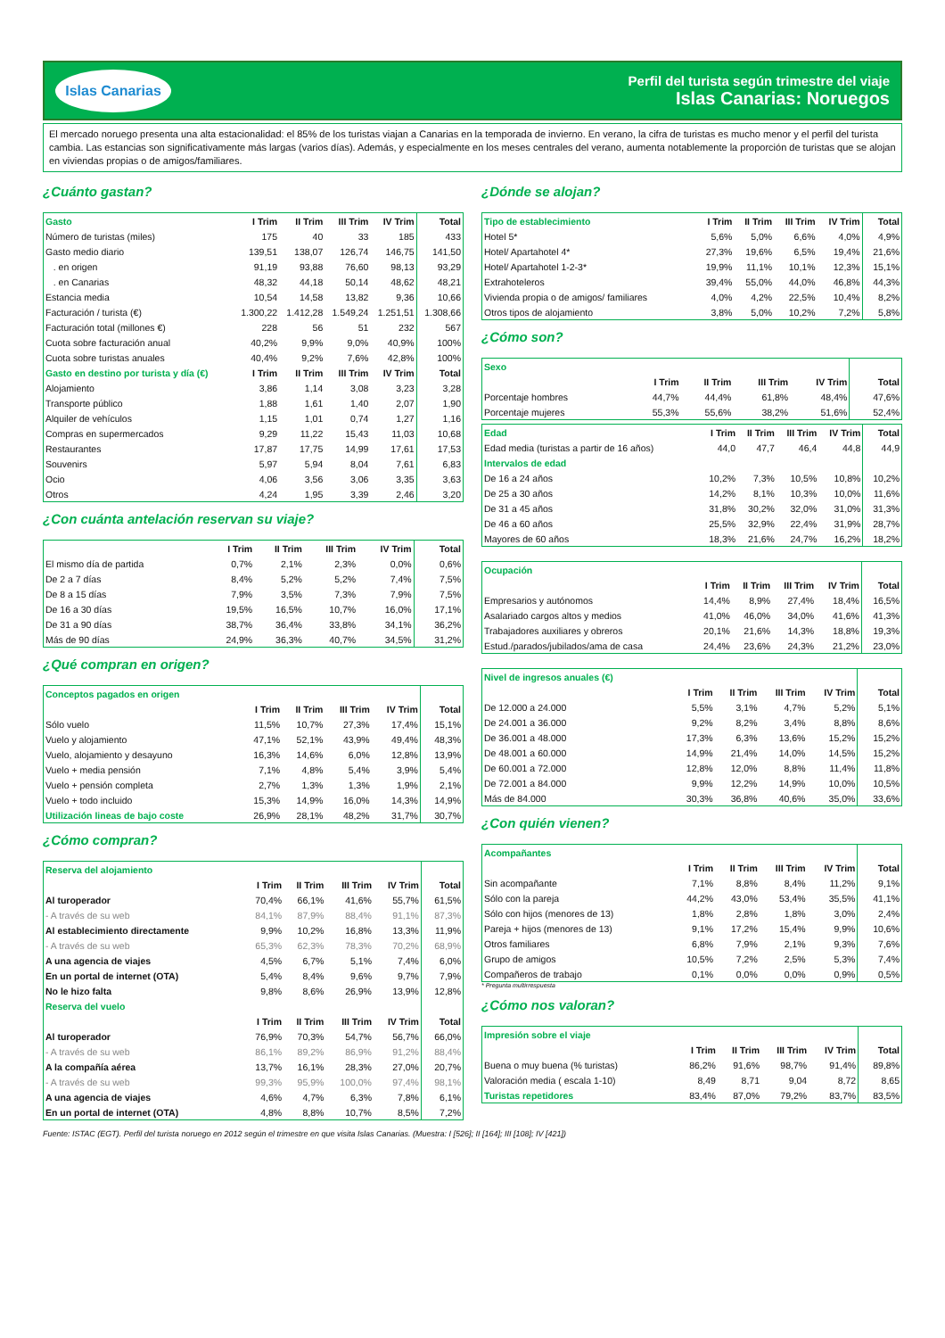Islas Canarias
Perfil del turista según trimestre del viaje
Islas Canarias: Noruegos
El mercado noruego presenta una alta estacionalidad: el 85% de los turistas viajan a Canarias en la temporada de invierno. En verano, la cifra de turistas es mucho menor y el perfil del turista cambia. Las estancias son significativamente más largas (varios días). Además, y especialmente en los meses centrales del verano, aumenta notablemente la proporción de turistas que se alojan en viviendas propias o de amigos/familiares.
¿Cuánto gastan?
| Gasto | I Trim | II Trim | III Trim | IV Trim | Total |
| --- | --- | --- | --- | --- | --- |
| Número de turistas (miles) | 175 | 40 | 33 | 185 | 433 |
| Gasto medio diario | 139,51 | 138,07 | 126,74 | 146,75 | 141,50 |
| . en origen | 91,19 | 93,88 | 76,60 | 98,13 | 93,29 |
| . en Canarias | 48,32 | 44,18 | 50,14 | 48,62 | 48,21 |
| Estancia media | 10,54 | 14,58 | 13,82 | 9,36 | 10,66 |
| Facturación / turista (€) | 1.300,22 | 1.412,28 | 1.549,24 | 1.251,51 | 1.308,66 |
| Facturación total (millones €) | 228 | 56 | 51 | 232 | 567 |
| Cuota sobre facturación anual | 40,2% | 9,9% | 9,0% | 40,9% | 100% |
| Cuota sobre turistas anuales | 40,4% | 9,2% | 7,6% | 42,8% | 100% |
| Gasto en destino por turista y día (€) | I Trim | II Trim | III Trim | IV Trim | Total |
| Alojamiento | 3,86 | 1,14 | 3,08 | 3,23 | 3,28 |
| Transporte público | 1,88 | 1,61 | 1,40 | 2,07 | 1,90 |
| Alquiler de vehículos | 1,15 | 1,01 | 0,74 | 1,27 | 1,16 |
| Compras en supermercados | 9,29 | 11,22 | 15,43 | 11,03 | 10,68 |
| Restaurantes | 17,87 | 17,75 | 14,99 | 17,61 | 17,53 |
| Souvenirs | 5,97 | 5,94 | 8,04 | 7,61 | 6,83 |
| Ocio | 4,06 | 3,56 | 3,06 | 3,35 | 3,63 |
| Otros | 4,24 | 1,95 | 3,39 | 2,46 | 3,20 |
¿Con cuánta antelación reservan su viaje?
| | I Trim | II Trim | III Trim | IV Trim | Total |
| --- | --- | --- | --- | --- | --- |
| El mismo día de partida | 0,7% | 2,1% | 2,3% | 0,0% | 0,6% |
| De 2 a 7 días | 8,4% | 5,2% | 5,2% | 7,4% | 7,5% |
| De 8 a 15 días | 7,9% | 3,5% | 7,3% | 7,9% | 7,5% |
| De 16 a 30 días | 19,5% | 16,5% | 10,7% | 16,0% | 17,1% |
| De 31 a 90 días | 38,7% | 36,4% | 33,8% | 34,1% | 36,2% |
| Más de 90 días | 24,9% | 36,3% | 40,7% | 34,5% | 31,2% |
¿Qué compran en origen?
| Conceptos pagados en origen | | | | | |
| --- | --- | --- | --- | --- | --- |
| | I Trim | II Trim | III Trim | IV Trim | Total |
| Sólo vuelo | 11,5% | 10,7% | 27,3% | 17,4% | 15,1% |
| Vuelo y alojamiento | 47,1% | 52,1% | 43,9% | 49,4% | 48,3% |
| Vuelo, alojamiento y desayuno | 16,3% | 14,6% | 6,0% | 12,8% | 13,9% |
| Vuelo + media pensión | 7,1% | 4,8% | 5,4% | 3,9% | 5,4% |
| Vuelo + pensión completa | 2,7% | 1,3% | 1,3% | 1,9% | 2,1% |
| Vuelo + todo incluido | 15,3% | 14,9% | 16,0% | 14,3% | 14,9% |
| Utilización lineas de bajo coste | 26,9% | 28,1% | 48,2% | 31,7% | 30,7% |
¿Cómo compran?
| Reserva del alojamiento | | | | | |
| --- | --- | --- | --- | --- | --- |
| | I Trim | II Trim | III Trim | IV Trim | Total |
| Al turoperador | 70,4% | 66,1% | 41,6% | 55,7% | 61,5% |
| - A través de su web | 84,1% | 87,9% | 88,4% | 91,1% | 87,3% |
| Al establecimiento directamente | 9,9% | 10,2% | 16,8% | 13,3% | 11,9% |
| - A través de su web | 65,3% | 62,3% | 78,3% | 70,2% | 68,9% |
| A una agencia de viajes | 4,5% | 6,7% | 5,1% | 7,4% | 6,0% |
| En un portal de internet (OTA) | 5,4% | 8,4% | 9,6% | 9,7% | 7,9% |
| No le hizo falta | 9,8% | 8,6% | 26,9% | 13,9% | 12,8% |
| Reserva del vuelo | | | | | |
| | I Trim | II Trim | III Trim | IV Trim | Total |
| Al turoperador | 76,9% | 70,3% | 54,7% | 56,7% | 66,0% |
| - A través de su web | 86,1% | 89,2% | 86,9% | 91,2% | 88,4% |
| A la compañía aérea | 13,7% | 16,1% | 28,3% | 27,0% | 20,7% |
| - A través de su web | 99,3% | 95,9% | 100,0% | 97,4% | 98,1% |
| A una agencia de viajes | 4,6% | 4,7% | 6,3% | 7,8% | 6,1% |
| En un portal de internet (OTA) | 4,8% | 8,8% | 10,7% | 8,5% | 7,2% |
¿Dónde se alojan?
| Tipo de establecimiento | I Trim | II Trim | III Trim | IV Trim | Total |
| --- | --- | --- | --- | --- | --- |
| Hotel 5* | 5,6% | 5,0% | 6,6% | 4,0% | 4,9% |
| Hotel/ Apartahotel 4* | 27,3% | 19,6% | 6,5% | 19,4% | 21,6% |
| Hotel/ Apartahotel 1-2-3* | 19,9% | 11,1% | 10,1% | 12,3% | 15,1% |
| Extrahoteleros | 39,4% | 55,0% | 44,0% | 46,8% | 44,3% |
| Vivienda propia o de amigos/ familiares | 4,0% | 4,2% | 22,5% | 10,4% | 8,2% |
| Otros tipos de alojamiento | 3,8% | 5,0% | 10,2% | 7,2% | 5,8% |
¿Cómo son?
| Sexo | | | | | |
| --- | --- | --- | --- | --- | --- |
| | I Trim | II Trim | III Trim | IV Trim | Total |
| Porcentaje hombres | 44,7% | 44,4% | 61,8% | 48,4% | 47,6% |
| Porcentaje mujeres | 55,3% | 55,6% | 38,2% | 51,6% | 52,4% |
| Edad | I Trim | II Trim | III Trim | IV Trim | Total |
| --- | --- | --- | --- | --- | --- |
| Edad media (turistas a partir de 16 años) | 44,0 | 47,7 | 46,4 | 44,8 | 44,9 |
| Intervalos de edad | | | | | |
| De 16 a 24 años | 10,2% | 7,3% | 10,5% | 10,8% | 10,2% |
| De 25 a 30 años | 14,2% | 8,1% | 10,3% | 10,0% | 11,6% |
| De 31 a 45 años | 31,8% | 30,2% | 32,0% | 31,0% | 31,3% |
| De 46 a 60 años | 25,5% | 32,9% | 22,4% | 31,9% | 28,7% |
| Mayores de 60 años | 18,3% | 21,6% | 24,7% | 16,2% | 18,2% |
| Ocupación | | | | | |
| --- | --- | --- | --- | --- | --- |
| | I Trim | II Trim | III Trim | IV Trim | Total |
| Empresarios y autónomos | 14,4% | 8,9% | 27,4% | 18,4% | 16,5% |
| Asalariado cargos altos y medios | 41,0% | 46,0% | 34,0% | 41,6% | 41,3% |
| Trabajadores auxiliares y obreros | 20,1% | 21,6% | 14,3% | 18,8% | 19,3% |
| Estud./parados/jubilados/ama de casa | 24,4% | 23,6% | 24,3% | 21,2% | 23,0% |
| Nivel de ingresos anuales (€) | | | | | |
| --- | --- | --- | --- | --- | --- |
| | I Trim | II Trim | III Trim | IV Trim | Total |
| De 12.000 a 24.000 | 5,5% | 3,1% | 4,7% | 5,2% | 5,1% |
| De 24.001 a 36.000 | 9,2% | 8,2% | 3,4% | 8,8% | 8,6% |
| De 36.001 a 48.000 | 17,3% | 6,3% | 13,6% | 15,2% | 15,2% |
| De 48.001 a 60.000 | 14,9% | 21,4% | 14,0% | 14,5% | 15,2% |
| De 60.001 a 72.000 | 12,8% | 12,0% | 8,8% | 11,4% | 11,8% |
| De 72.001 a 84.000 | 9,9% | 12,2% | 14,9% | 10,0% | 10,5% |
| Más de 84.000 | 30,3% | 36,8% | 40,6% | 35,0% | 33,6% |
¿Con quién vienen?
| Acompañantes | | | | | |
| --- | --- | --- | --- | --- | --- |
| | I Trim | II Trim | III Trim | IV Trim | Total |
| Sin acompañante | 7,1% | 8,8% | 8,4% | 11,2% | 9,1% |
| Sólo con la pareja | 44,2% | 43,0% | 53,4% | 35,5% | 41,1% |
| Sólo con hijos (menores de 13) | 1,8% | 2,8% | 1,8% | 3,0% | 2,4% |
| Pareja + hijos (menores de 13) | 9,1% | 17,2% | 15,4% | 9,9% | 10,6% |
| Otros familiares | 6,8% | 7,9% | 2,1% | 9,3% | 7,6% |
| Grupo de amigos | 10,5% | 7,2% | 2,5% | 5,3% | 7,4% |
| Compañeros de trabajo | 0,1% | 0,0% | 0,0% | 0,9% | 0,5% |
* Pregunta multirrespuesta
¿Cómo nos valoran?
| Impresión sobre el viaje | | | | | |
| --- | --- | --- | --- | --- | --- |
| | I Trim | II Trim | III Trim | IV Trim | Total |
| Buena o muy buena (% turistas) | 86,2% | 91,6% | 98,7% | 91,4% | 89,8% |
| Valoración media ( escala 1-10) | 8,49 | 8,71 | 9,04 | 8,72 | 8,65 |
| Turistas repetidores | 83,4% | 87,0% | 79,2% | 83,7% | 83,5% |
Fuente: ISTAC (EGT). Perfil del turista noruego en 2012 según el trimestre en que visita Islas Canarias. (Muestra: I [526]; II [164]; III [108]; IV [421])